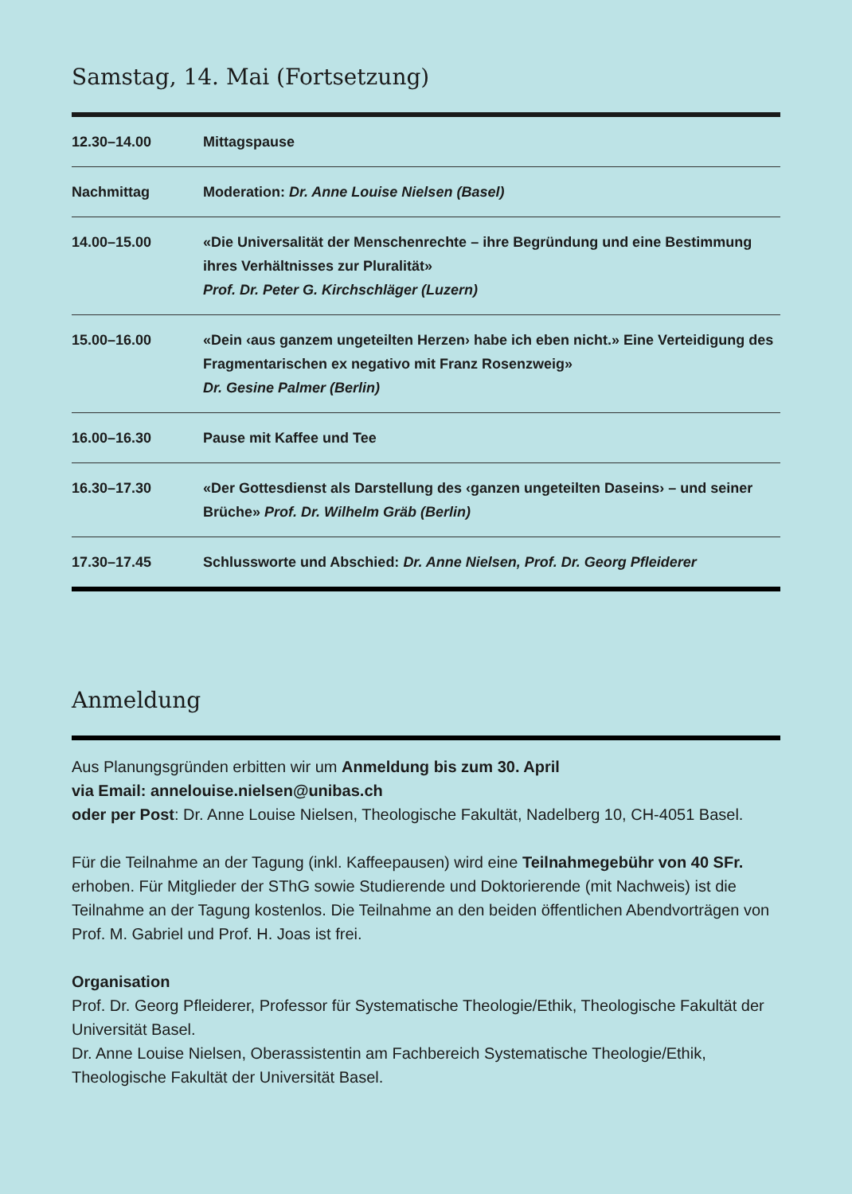Samstag, 14. Mai (Fortsetzung)
| 12.30–14.00 | Mittagspause |
| Nachmittag | Moderation: Dr. Anne Louise Nielsen (Basel) |
| 14.00–15.00 | «Die Universalität der Menschenrechte – ihre Begründung und eine Bestimmung ihres Verhältnisses zur Pluralität» Prof. Dr. Peter G. Kirchschläger (Luzern) |
| 15.00–16.00 | «Dein ‹aus ganzem ungeteilten Herzen› habe ich eben nicht.» Eine Verteidigung des Fragmentarischen ex negativo mit Franz Rosenzweig» Dr. Gesine Palmer (Berlin) |
| 16.00–16.30 | Pause mit Kaffee und Tee |
| 16.30–17.30 | «Der Gottesdienst als Darstellung des ‹ganzen ungeteilten Daseins› – und seiner Brüche» Prof. Dr. Wilhelm Gräb (Berlin) |
| 17.30–17.45 | Schlussworte und Abschied: Dr. Anne Nielsen, Prof. Dr. Georg Pfleiderer |
Anmeldung
Aus Planungsgründen erbitten wir um Anmeldung bis zum 30. April
via Email: annelouise.nielsen@unibas.ch
oder per Post: Dr. Anne Louise Nielsen, Theologische Fakultät, Nadelberg 10, CH-4051 Basel.
Für die Teilnahme an der Tagung (inkl. Kaffeepausen) wird eine Teilnahmegebühr von 40 SFr. erhoben. Für Mitglieder der SThG sowie Studierende und Doktorierende (mit Nachweis) ist die Teilnahme an der Tagung kostenlos. Die Teilnahme an den beiden öffentlichen Abendvorträgen von Prof. M. Gabriel und Prof. H. Joas ist frei.
Organisation
Prof. Dr. Georg Pfleiderer, Professor für Systematische Theologie/Ethik, Theologische Fakultät der Universität Basel.
Dr. Anne Louise Nielsen, Oberassistentin am Fachbereich Systematische Theologie/Ethik, Theologische Fakultät der Universität Basel.